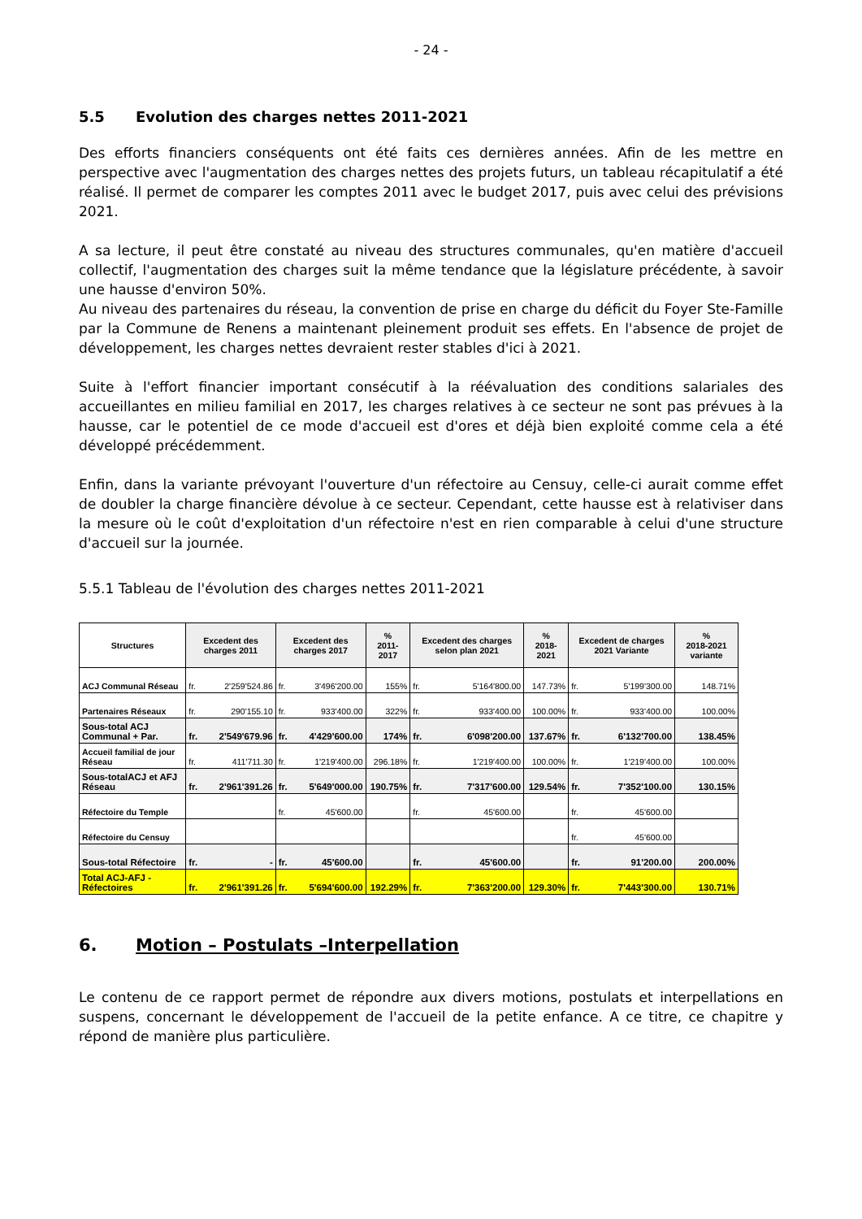- 24 -
5.5 Evolution des charges nettes 2011-2021
Des efforts financiers conséquents ont été faits ces dernières années. Afin de les mettre en perspective avec l'augmentation des charges nettes des projets futurs, un tableau récapitulatif a été réalisé. Il permet de comparer les comptes 2011 avec le budget 2017, puis avec celui des prévisions 2021.
A sa lecture, il peut être constaté au niveau des structures communales, qu'en matière d'accueil collectif, l'augmentation des charges suit la même tendance que la législature précédente, à savoir une hausse d'environ 50%.
Au niveau des partenaires du réseau, la convention de prise en charge du déficit du Foyer Ste-Famille par la Commune de Renens a maintenant pleinement produit ses effets. En l'absence de projet de développement, les charges nettes devraient rester stables d'ici à 2021.
Suite à l'effort financier important consécutif à la réévaluation des conditions salariales des accueillantes en milieu familial en 2017, les charges relatives à ce secteur ne sont pas prévues à la hausse, car le potentiel de ce mode d'accueil est d'ores et déjà bien exploité comme cela a été développé précédemment.
Enfin, dans la variante prévoyant l'ouverture d'un réfectoire au Censuy, celle-ci aurait comme effet de doubler la charge financière dévolue à ce secteur. Cependant, cette hausse est à relativiser dans la mesure où le coût d'exploitation d'un réfectoire n'est en rien comparable à celui d'une structure d'accueil sur la journée.
5.5.1 Tableau de l'évolution des charges nettes 2011-2021
| Structures | Excedent des charges 2011 | Excedent des charges 2017 | % 2011-2017 | Excedent des charges selon plan 2021 | % 2018-2021 | Excedent de charges 2021 Variante | % 2018-2021 variante |
| --- | --- | --- | --- | --- | --- | --- | --- |
| ACJ Communal Réseau | fr. 2'259'524.86 | fr. 3'496'200.00 | 155% | fr. 5'164'800.00 | 147.73% | fr. 5'199'300.00 | 148.71% |
| Partenaires Réseaux | fr. 290'155.10 | fr. 933'400.00 | 322% | fr. 933'400.00 | 100.00% | fr. 933'400.00 | 100.00% |
| Sous-total ACJ Communal + Par. | fr. 2'549'679.96 | fr. 4'429'600.00 | 174% | fr. 6'098'200.00 | 137.67% | fr. 6'132'700.00 | 138.45% |
| Accueil familial de jour Réseau | fr. 411'711.30 | fr. 1'219'400.00 | 296.18% | fr. 1'219'400.00 | 100.00% | fr. 1'219'400.00 | 100.00% |
| Sous-totalACJ et AFJ Réseau | fr. 2'961'391.26 | fr. 5'649'000.00 | 190.75% | fr. 7'317'600.00 | 129.54% | fr. 7'352'100.00 | 130.15% |
| Réfectoire du Temple | | fr. 45'600.00 | | fr. 45'600.00 | | fr. 45'600.00 | |
| Réfectoire du Censuy | | | | | | fr. 45'600.00 | |
| Sous-total Réfectoire | fr. - | fr. 45'600.00 | | fr. 45'600.00 | | fr. 91'200.00 | 200.00% |
| Total ACJ-AFJ -Réfectoires | fr. 2'961'391.26 | fr. 5'694'600.00 | 192.29% | fr. 7'363'200.00 | 129.30% | fr. 7'443'300.00 | 130.71% |
6. Motion – Postulats –Interpellation
Le contenu de ce rapport permet de répondre aux divers motions, postulats et interpellations en suspens, concernant le développement de l'accueil de la petite enfance. A ce titre, ce chapitre y répond de manière plus particulière.